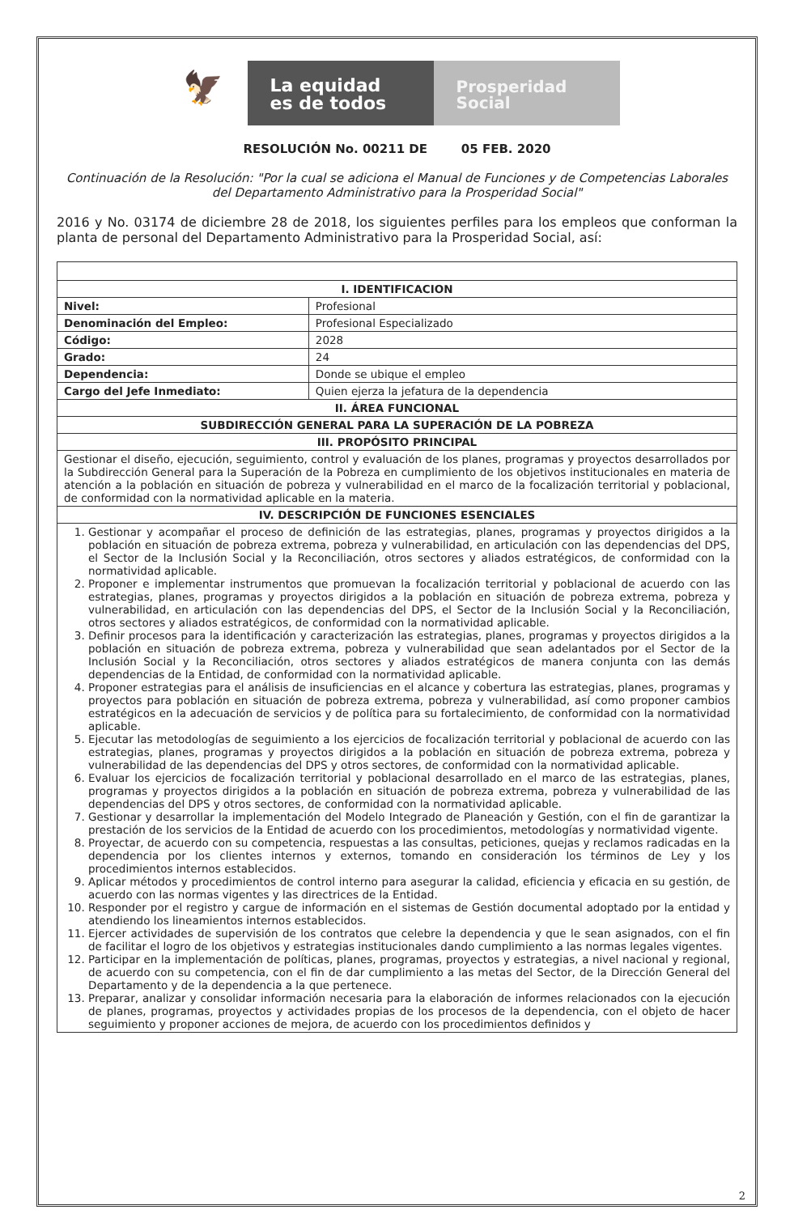🦅
La equidad
es de todos
Prosperidad
Social
RESOLUCIÓN No. 00211 DE 05 FEB. 2020
Continuación de la Resolución: "Por la cual se adiciona el Manual de Funciones y de Competencias Laborales del Departamento Administrativo para la Prosperidad Social"
2016 y No. 03174 de diciembre 28 de 2018, los siguientes perfiles para los empleos que conforman la planta de personal del Departamento Administrativo para la Prosperidad Social, así:
| I. IDENTIFICACION | |
| --- | --- |
| Nivel: | Profesional |
| Denominación del Empleo: | Profesional Especializado |
| Código: | 2028 |
| Grado: | 24 |
| Dependencia: | Donde se ubique el empleo |
| Cargo del Jefe Inmediato: | Quien ejerza la jefatura de la dependencia |
| II. ÁREA FUNCIONAL | |
| SUBDIRECCIÓN GENERAL PARA LA SUPERACIÓN DE LA POBREZA | |
| III. PROPÓSITO PRINCIPAL | |
| Gestionar el diseño, ejecución, seguimiento, control y evaluación de los planes, programas y proyectos desarrollados por la Subdirección General para la Superación de la Pobreza en cumplimiento de los objetivos institucionales en materia de atención a la población en situación de pobreza y vulnerabilidad en el marco de la focalización territorial y poblacional, de conformidad con la normatividad aplicable en la materia. | |
| IV. DESCRIPCIÓN DE FUNCIONES ESENCIALES | |
| 1. Gestionar y acompañar el proceso de definición de las estrategias, planes, programas y proyectos dirigidos a la población en situación de pobreza extrema, pobreza y vulnerabilidad, en articulación con las dependencias del DPS, el Sector de la Inclusión Social y la Reconciliación, otros sectores y aliados estratégicos, de conformidad con la normatividad aplicable. 2. Proponer e implementar instrumentos que promuevan la focalización territorial y poblacional de acuerdo con las estrategias, planes, programas y proyectos dirigidos a la población en situación de pobreza extrema, pobreza y vulnerabilidad, en articulación con las dependencias del DPS, el Sector de la Inclusión Social y la Reconciliación, otros sectores y aliados estratégicos, de conformidad con la normatividad aplicable. 3. Definir procesos para la identificación y caracterización las estrategias, planes, programas y proyectos dirigidos a la población en situación de pobreza extrema, pobreza y vulnerabilidad que sean adelantados por el Sector de la Inclusión Social y la Reconciliación, otros sectores y aliados estratégicos de manera conjunta con las demás dependencias de la Entidad, de conformidad con la normatividad aplicable. 4. Proponer estrategias para el análisis de insuficiencias en el alcance y cobertura las estrategias, planes, programas y proyectos para población en situación de pobreza extrema, pobreza y vulnerabilidad, así como proponer cambios estratégicos en la adecuación de servicios y de política para su fortalecimiento, de conformidad con la normatividad aplicable. 5. Ejecutar las metodologías de seguimiento a los ejercicios de focalización territorial y poblacional de acuerdo con las estrategias, planes, programas y proyectos dirigidos a la población en situación de pobreza extrema, pobreza y vulnerabilidad de las dependencias del DPS y otros sectores, de conformidad con la normatividad aplicable. 6. Evaluar los ejercicios de focalización territorial y poblacional desarrollado en el marco de las estrategias, planes, programas y proyectos dirigidos a la población en situación de pobreza extrema, pobreza y vulnerabilidad de las dependencias del DPS y otros sectores, de conformidad con la normatividad aplicable. 7. Gestionar y desarrollar la implementación del Modelo Integrado de Planeación y Gestión, con el fin de garantizar la prestación de los servicios de la Entidad de acuerdo con los procedimientos, metodologías y normatividad vigente. 8. Proyectar, de acuerdo con su competencia, respuestas a las consultas, peticiones, quejas y reclamos radicadas en la dependencia por los clientes internos y externos, tomando en consideración los términos de Ley y los procedimientos internos establecidos. 9. Aplicar métodos y procedimientos de control interno para asegurar la calidad, eficiencia y eficacia en su gestión, de acuerdo con las normas vigentes y las directrices de la Entidad. 10. Responder por el registro y cargue de información en el sistemas de Gestión documental adoptado por la entidad y atendiendo los lineamientos internos establecidos. 11. Ejercer actividades de supervisión de los contratos que celebre la dependencia y que le sean asignados, con el fin de facilitar el logro de los objetivos y estrategias institucionales dando cumplimiento a las normas legales vigentes. 12. Participar en la implementación de políticas, planes, programas, proyectos y estrategias, a nivel nacional y regional, de acuerdo con su competencia, con el fin de dar cumplimiento a las metas del Sector, de la Dirección General del Departamento y de la dependencia a la que pertenece. 13. Preparar, analizar y consolidar información necesaria para la elaboración de informes relacionados con la ejecución de planes, programas, proyectos y actividades propias de los procesos de la dependencia, con el objeto de hacer seguimiento y proponer acciones de mejora, de acuerdo con los procedimientos definidos y | |
2